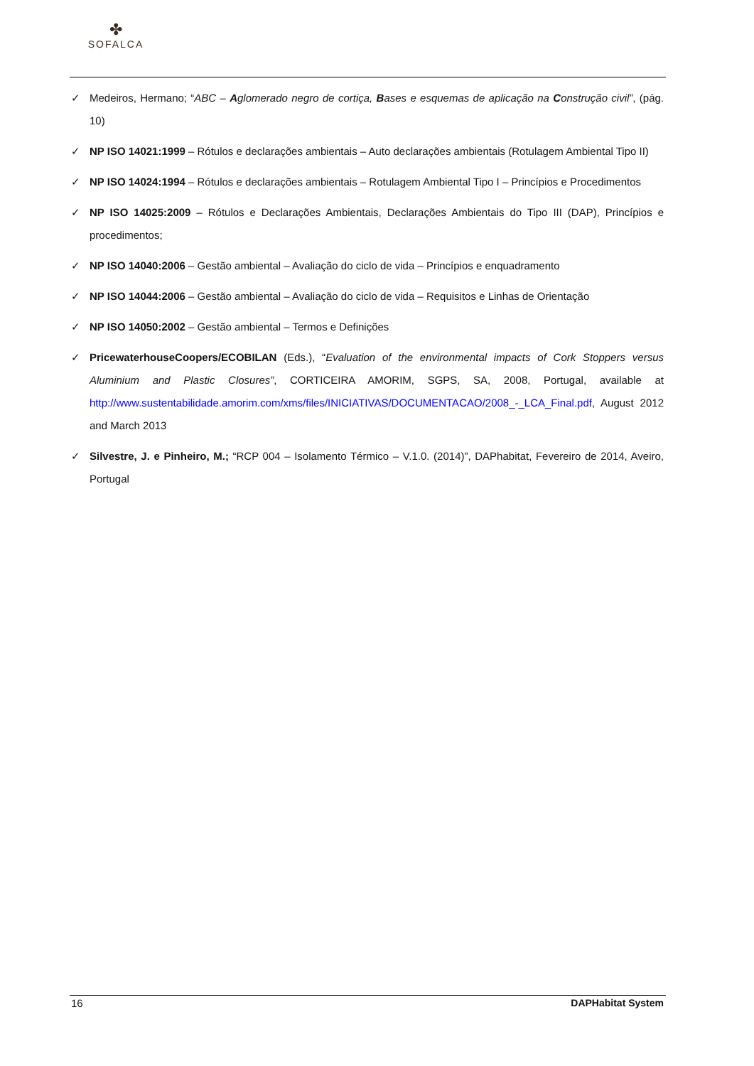✤
SOFALCA
✓ Medeiros, Hermano; “ABC – Aglomerado negro de cortiça, Bases e esquemas de aplicação na Construção civil”, (pág. 10)
✓ NP ISO 14021:1999 – Rótulos e declarações ambientais – Auto declarações ambientais (Rotulagem Ambiental Tipo II)
✓ NP ISO 14024:1994 – Rótulos e declarações ambientais – Rotulagem Ambiental Tipo I – Princípios e Procedimentos
✓ NP ISO 14025:2009 – Rótulos e Declarações Ambientais, Declarações Ambientais do Tipo III (DAP), Princípios e procedimentos;
✓ NP ISO 14040:2006 – Gestão ambiental – Avaliação do ciclo de vida – Princípios e enquadramento
✓ NP ISO 14044:2006 – Gestão ambiental – Avaliação do ciclo de vida – Requisitos e Linhas de Orientação
✓ NP ISO 14050:2002 – Gestão ambiental – Termos e Definições
✓ PricewaterhouseCoopers/ECOBILAN (Eds.), “Evaluation of the environmental impacts of Cork Stoppers versus Aluminium and Plastic Closures”, CORTICEIRA AMORIM, SGPS, SA, 2008, Portugal, available at http://www.sustentabilidade.amorim.com/xms/files/INICIATIVAS/DOCUMENTACAO/2008_-_LCA_Final.pdf, August 2012 and March 2013
✓ Silvestre, J. e Pinheiro, M.; “RCP 004 – Isolamento Térmico – V.1.0. (2014)”, DAPhabitat, Fevereiro de 2014, Aveiro, Portugal
16 DAPHabitat System